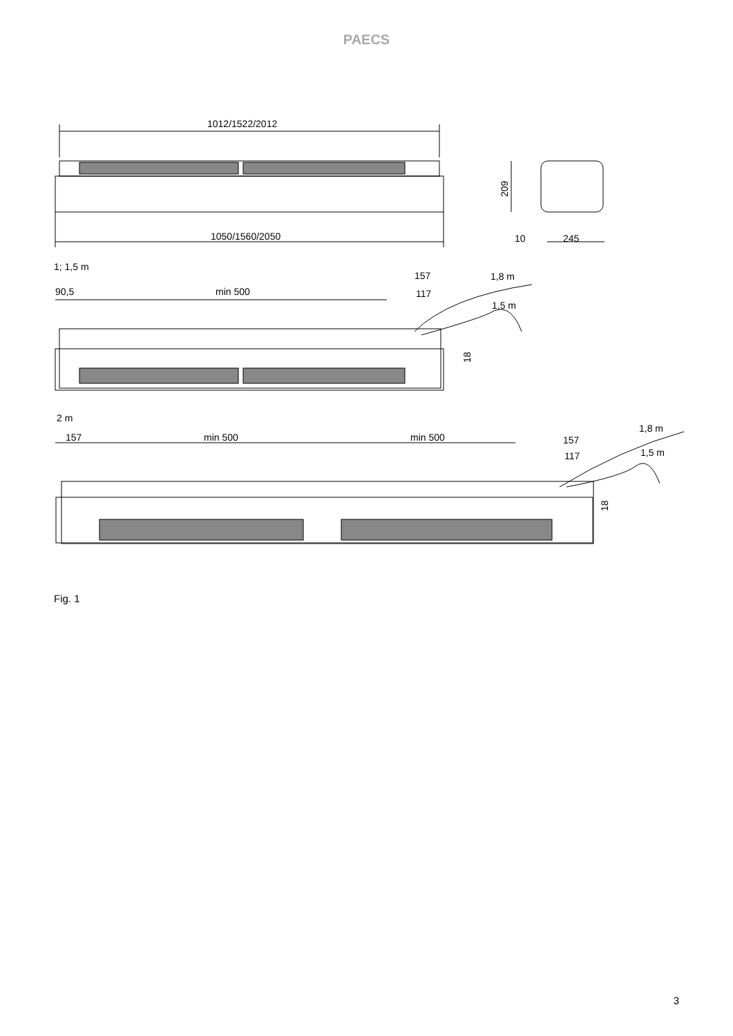PAECS
1012/1522/2012
1050/1560/2050
10
245
209
1; 1,5 m
90,5
min 500
157
117
1,8 m
1,5 m
18
2 m
157
min 500
min 500
157
117
1,8 m
1,5 m
18
Fig. 1
3